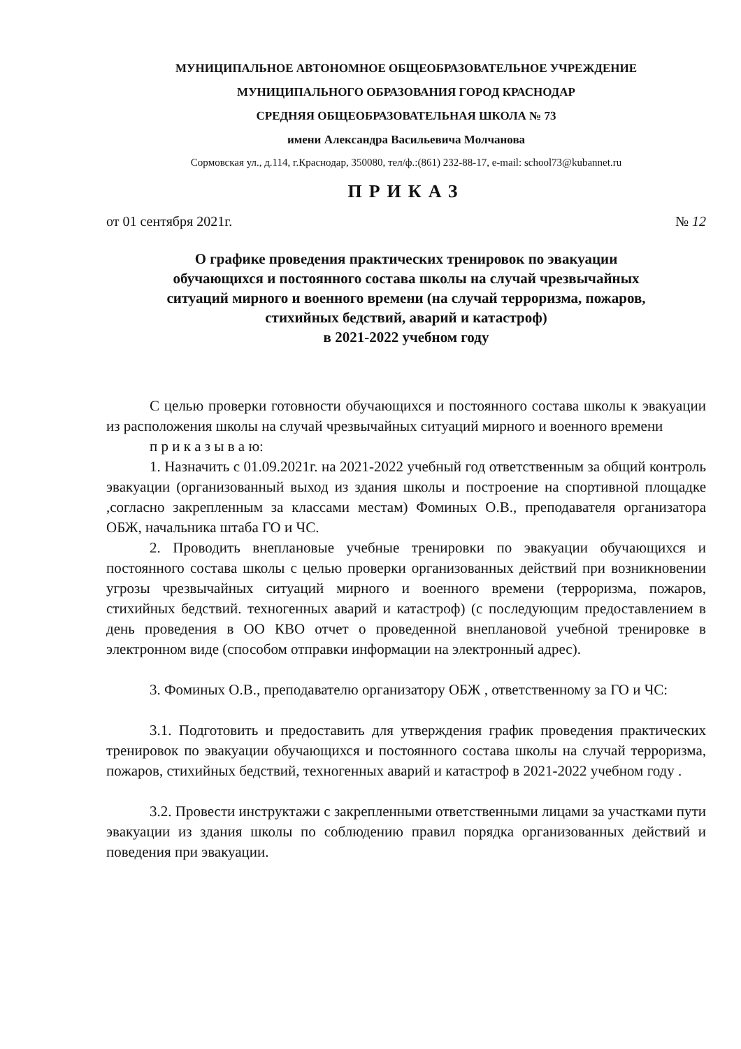МУНИЦИПАЛЬНОЕ АВТОНОМНОЕ ОБЩЕОБРАЗОВАТЕЛЬНОЕ УЧРЕЖДЕНИЕ
МУНИЦИПАЛЬНОГО ОБРАЗОВАНИЯ ГОРОД КРАСНОДАР
СРЕДНЯЯ ОБЩЕОБРАЗОВАТЕЛЬНАЯ ШКОЛА № 73
имени Александра Васильевича Молчанова
Сормовская ул., д.114, г.Краснодар, 350080, тел/ф.:(861) 232-88-17, e-mail: school73@kubannet.ru
ПРИКАЗ
от 01 сентября 2021г. № 12
О графике проведения практических тренировок по эвакуации
обучающихся и постоянного состава школы на случай чрезвычайных
ситуаций мирного и военного времени (на случай терроризма, пожаров,
стихийных бедствий, аварий и катастроф)
в 2021-2022 учебном году
С целью проверки готовности обучающихся и постоянного состава школы к эвакуации из расположения школы на случай чрезвычайных ситуаций мирного и военного времени
п р и к а з ы в а ю:
1. Назначить с 01.09.2021г. на 2021-2022 учебный год ответственным за общий контроль эвакуации (организованный выход из здания школы и построение на спортивной площадке ,согласно закрепленным за классами местам) Фоминых О.В., преподавателя организатора ОБЖ, начальника штаба ГО и ЧС.
2. Проводить внеплановые учебные тренировки по эвакуации обучающихся и постоянного состава школы с целью проверки организованных действий при возникновении угрозы чрезвычайных ситуаций мирного и военного времени (терроризма, пожаров, стихийных бедствий. техногенных аварий и катастроф) (с последующим предоставлением в день проведения в ОО КВО отчет о проведенной внеплановой учебной тренировке в электронном виде (способом отправки информации на электронный адрес).
3. Фоминых О.В., преподавателю организатору ОБЖ , ответственному за ГО и ЧС:
3.1. Подготовить и предоставить для утверждения график проведения практических тренировок по эвакуации обучающихся и постоянного состава школы на случай терроризма, пожаров, стихийных бедствий, техногенных аварий и катастроф в 2021-2022 учебном году .
3.2. Провести инструктажи с закрепленными ответственными лицами за участками пути эвакуации из здания школы по соблюдению правил порядка организованных действий и поведения при эвакуации.